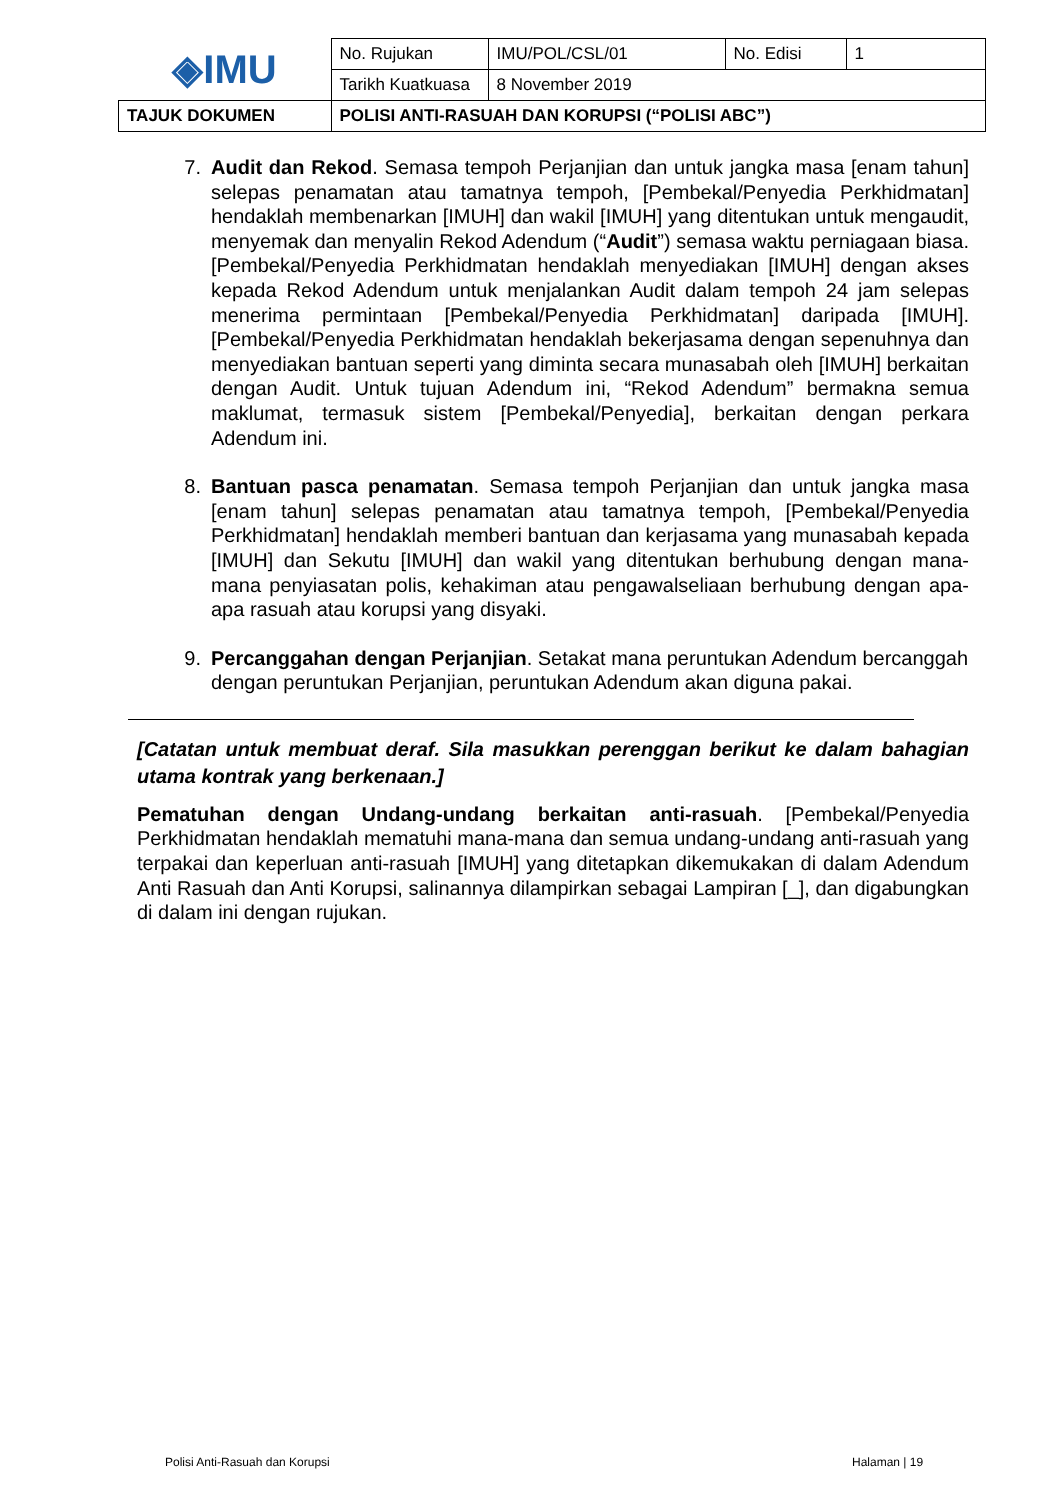| ◈IMU | No. Rujukan | IMU/POL/CSL/01 | No. Edisi | 1 |
| | Tarikh Kuatkuasa | 8 November 2019 | | |
| TAJUK DOKUMEN | POLISI ANTI-RASUAH DAN KORUPSI (“POLISI ABC”) | | | |
7. Audit dan Rekod. Semasa tempoh Perjanjian dan untuk jangka masa [enam tahun] selepas penamatan atau tamatnya tempoh, [Pembekal/Penyedia Perkhidmatan] hendaklah membenarkan [IMUH] dan wakil [IMUH] yang ditentukan untuk mengaudit, menyemak dan menyalin Rekod Adendum (“Audit”) semasa waktu perniagaan biasa. [Pembekal/Penyedia Perkhidmatan hendaklah menyediakan [IMUH] dengan akses kepada Rekod Adendum untuk menjalankan Audit dalam tempoh 24 jam selepas menerima permintaan [Pembekal/Penyedia Perkhidmatan] daripada [IMUH]. [Pembekal/Penyedia Perkhidmatan hendaklah bekerjasama dengan sepenuhnya dan menyediakan bantuan seperti yang diminta secara munasabah oleh [IMUH] berkaitan dengan Audit. Untuk tujuan Adendum ini, “Rekod Adendum” bermakna semua maklumat, termasuk sistem [Pembekal/Penyedia], berkaitan dengan perkara Adendum ini.
8. Bantuan pasca penamatan. Semasa tempoh Perjanjian dan untuk jangka masa [enam tahun] selepas penamatan atau tamatnya tempoh, [Pembekal/Penyedia Perkhidmatan] hendaklah memberi bantuan dan kerjasama yang munasabah kepada [IMUH] dan Sekutu [IMUH] dan wakil yang ditentukan berhubung dengan mana-mana penyiasatan polis, kehakiman atau pengawalseliaan berhubung dengan apa-apa rasuah atau korupsi yang disyaki.
9. Percanggahan dengan Perjanjian. Setakat mana peruntukan Adendum bercanggah dengan peruntukan Perjanjian, peruntukan Adendum akan diguna pakai.
[Catatan untuk membuat deraf. Sila masukkan perenggan berikut ke dalam bahagian utama kontrak yang berkenaan.]
Pematuhan dengan Undang-undang berkaitan anti-rasuah. [Pembekal/Penyedia Perkhidmatan hendaklah mematuhi mana-mana dan semua undang-undang anti-rasuah yang terpakai dan keperluan anti-rasuah [IMUH] yang ditetapkan dikemukakan di dalam Adendum Anti Rasuah dan Anti Korupsi, salinannya dilampirkan sebagai Lampiran [_], dan digabungkan di dalam ini dengan rujukan.
Polisi Anti-Rasuah dan Korupsi Halaman | 19